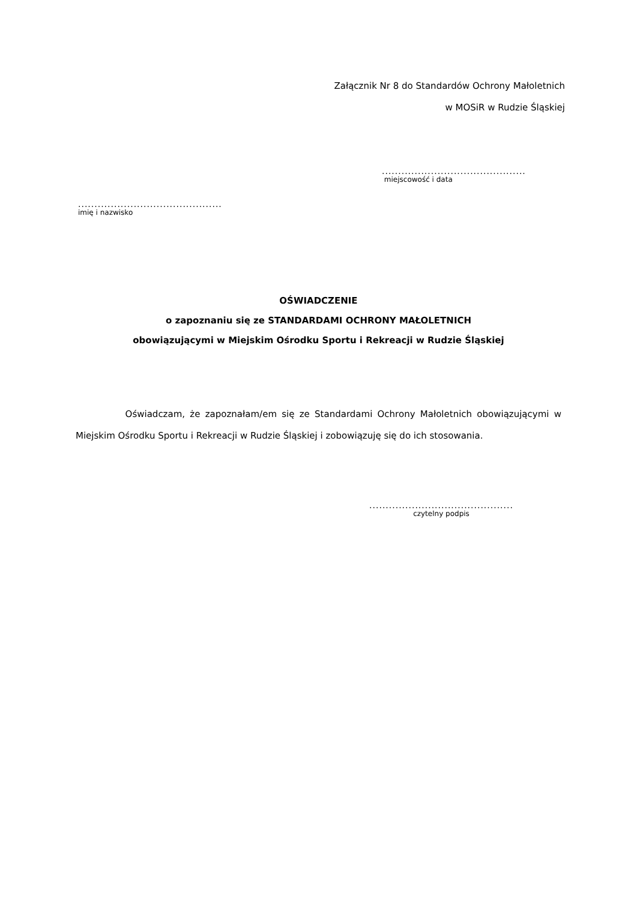Załącznik Nr 8 do Standardów Ochrony Małoletnich
w MOSiR w Rudzie Śląskiej
............................................
miejscowość i data
............................................
imię i nazwisko
OŚWIADCZENIE
o zapoznaniu się ze STANDARDAMI OCHRONY MAŁOLETNICH
obowiązującymi w Miejskim Ośrodku Sportu i Rekreacji w Rudzie Śląskiej
Oświadczam, że zapoznałam/em się ze Standardami Ochrony Małoletnich obowiązującymi w Miejskim Ośrodku Sportu i Rekreacji w Rudzie Śląskiej i zobowiązuję się do ich stosowania.
............................................
czytelny podpis